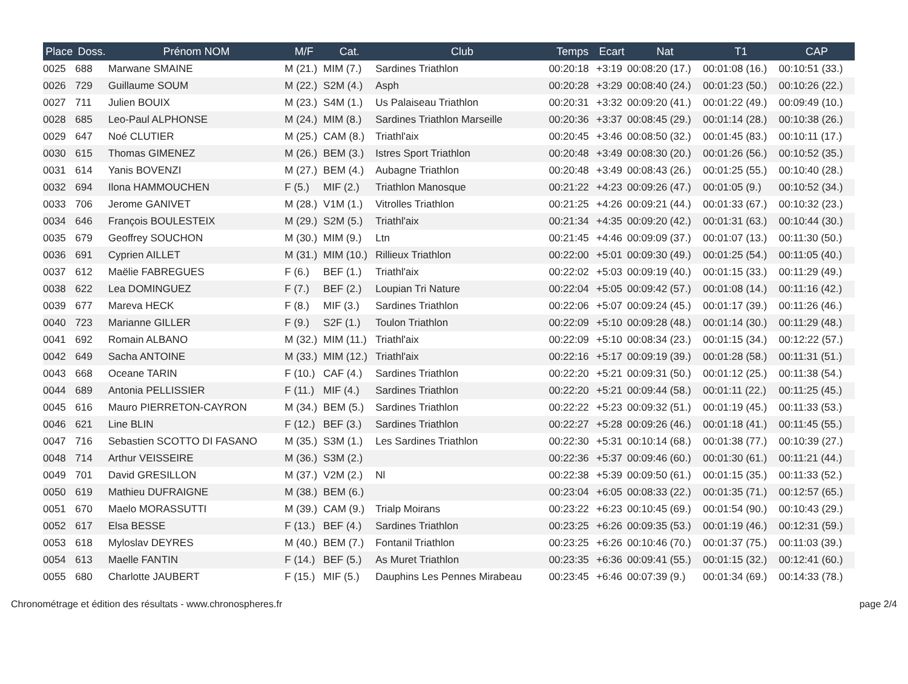| Place | Doss. | Prénom NOM | M/F | Cat. | Club | Temps | Ecart | Nat | T1 | CAP |
| --- | --- | --- | --- | --- | --- | --- | --- | --- | --- | --- |
| 0025 | 688 | Marwane SMAINE | M (21.) | MIM (7.) | Sardines Triathlon | 00:20:18 | +3:19 | 00:08:20 (17.) | 00:01:08 (16.) | 00:10:51 (33.) |
| 0026 | 729 | Guillaume SOUM | M (22.) | S2M (4.) | Asph | 00:20:28 | +3:29 | 00:08:40 (24.) | 00:01:23 (50.) | 00:10:26 (22.) |
| 0027 | 711 | Julien BOUIX | M (23.) | S4M (1.) | Us Palaiseau Triathlon | 00:20:31 | +3:32 | 00:09:20 (41.) | 00:01:22 (49.) | 00:09:49 (10.) |
| 0028 | 685 | Leo-Paul ALPHONSE | M (24.) | MIM (8.) | Sardines Triathlon Marseille | 00:20:36 | +3:37 | 00:08:45 (29.) | 00:01:14 (28.) | 00:10:38 (26.) |
| 0029 | 647 | Noé CLUTIER | M (25.) | CAM (8.) | Triathl'aix | 00:20:45 | +3:46 | 00:08:50 (32.) | 00:01:45 (83.) | 00:10:11 (17.) |
| 0030 | 615 | Thomas GIMENEZ | M (26.) | BEM (3.) | Istres Sport Triathlon | 00:20:48 | +3:49 | 00:08:30 (20.) | 00:01:26 (56.) | 00:10:52 (35.) |
| 0031 | 614 | Yanis BOVENZI | M (27.) | BEM (4.) | Aubagne Triathlon | 00:20:48 | +3:49 | 00:08:43 (26.) | 00:01:25 (55.) | 00:10:40 (28.) |
| 0032 | 694 | Ilona HAMMOUCHEN | F (5.) | MIF (2.) | Triathlon Manosque | 00:21:22 | +4:23 | 00:09:26 (47.) | 00:01:05 (9.) | 00:10:52 (34.) |
| 0033 | 706 | Jerome GANIVET | M (28.) | V1M (1.) | Vitrolles Triathlon | 00:21:25 | +4:26 | 00:09:21 (44.) | 00:01:33 (67.) | 00:10:32 (23.) |
| 0034 | 646 | François BOULESTEIX | M (29.) | S2M (5.) | Triathl'aix | 00:21:34 | +4:35 | 00:09:20 (42.) | 00:01:31 (63.) | 00:10:44 (30.) |
| 0035 | 679 | Geoffrey SOUCHON | M (30.) | MIM (9.) | Ltn | 00:21:45 | +4:46 | 00:09:09 (37.) | 00:01:07 (13.) | 00:11:30 (50.) |
| 0036 | 691 | Cyprien AILLET | M (31.) | MIM (10.) | Rillieux Triathlon | 00:22:00 | +5:01 | 00:09:30 (49.) | 00:01:25 (54.) | 00:11:05 (40.) |
| 0037 | 612 | Maëlie FABREGUES | F (6.) | BEF (1.) | Triathl'aix | 00:22:02 | +5:03 | 00:09:19 (40.) | 00:01:15 (33.) | 00:11:29 (49.) |
| 0038 | 622 | Lea DOMINGUEZ | F (7.) | BEF (2.) | Loupian Tri Nature | 00:22:04 | +5:05 | 00:09:42 (57.) | 00:01:08 (14.) | 00:11:16 (42.) |
| 0039 | 677 | Mareva HECK | F (8.) | MIF (3.) | Sardines Triathlon | 00:22:06 | +5:07 | 00:09:24 (45.) | 00:01:17 (39.) | 00:11:26 (46.) |
| 0040 | 723 | Marianne GILLER | F (9.) | S2F (1.) | Toulon Triathlon | 00:22:09 | +5:10 | 00:09:28 (48.) | 00:01:14 (30.) | 00:11:29 (48.) |
| 0041 | 692 | Romain ALBANO | M (32.) | MIM (11.) | Triathl'aix | 00:22:09 | +5:10 | 00:08:34 (23.) | 00:01:15 (34.) | 00:12:22 (57.) |
| 0042 | 649 | Sacha ANTOINE | M (33.) | MIM (12.) | Triathl'aix | 00:22:16 | +5:17 | 00:09:19 (39.) | 00:01:28 (58.) | 00:11:31 (51.) |
| 0043 | 668 | Oceane TARIN | F (10.) | CAF (4.) | Sardines Triathlon | 00:22:20 | +5:21 | 00:09:31 (50.) | 00:01:12 (25.) | 00:11:38 (54.) |
| 0044 | 689 | Antonia PELLISSIER | F (11.) | MIF (4.) | Sardines Triathlon | 00:22:20 | +5:21 | 00:09:44 (58.) | 00:01:11 (22.) | 00:11:25 (45.) |
| 0045 | 616 | Mauro PIERRETON-CAYRON | M (34.) | BEM (5.) | Sardines Triathlon | 00:22:22 | +5:23 | 00:09:32 (51.) | 00:01:19 (45.) | 00:11:33 (53.) |
| 0046 | 621 | Line BLIN | F (12.) | BEF (3.) | Sardines Triathlon | 00:22:27 | +5:28 | 00:09:26 (46.) | 00:01:18 (41.) | 00:11:45 (55.) |
| 0047 | 716 | Sebastien SCOTTO DI FASANO | M (35.) | S3M (1.) | Les Sardines Triathlon | 00:22:30 | +5:31 | 00:10:14 (68.) | 00:01:38 (77.) | 00:10:39 (27.) |
| 0048 | 714 | Arthur VEISSEIRE | M (36.) | S3M (2.) | | 00:22:36 | +5:37 | 00:09:46 (60.) | 00:01:30 (61.) | 00:11:21 (44.) |
| 0049 | 701 | David GRESILLON | M (37.) | V2M (2.) | Nl | 00:22:38 | +5:39 | 00:09:50 (61.) | 00:01:15 (35.) | 00:11:33 (52.) |
| 0050 | 619 | Mathieu DUFRAIGNE | M (38.) | BEM (6.) | | 00:23:04 | +6:05 | 00:08:33 (22.) | 00:01:35 (71.) | 00:12:57 (65.) |
| 0051 | 670 | Maelo MORASSUTTI | M (39.) | CAM (9.) | Trialp Moirans | 00:23:22 | +6:23 | 00:10:45 (69.) | 00:01:54 (90.) | 00:10:43 (29.) |
| 0052 | 617 | Elsa BESSE | F (13.) | BEF (4.) | Sardines Triathlon | 00:23:25 | +6:26 | 00:09:35 (53.) | 00:01:19 (46.) | 00:12:31 (59.) |
| 0053 | 618 | Myloslav DEYRES | M (40.) | BEM (7.) | Fontanil Triathlon | 00:23:25 | +6:26 | 00:10:46 (70.) | 00:01:37 (75.) | 00:11:03 (39.) |
| 0054 | 613 | Maelle FANTIN | F (14.) | BEF (5.) | As Muret Triathlon | 00:23:35 | +6:36 | 00:09:41 (55.) | 00:01:15 (32.) | 00:12:41 (60.) |
| 0055 | 680 | Charlotte JAUBERT | F (15.) | MIF (5.) | Dauphins Les Pennes Mirabeau | 00:23:45 | +6:46 | 00:07:39 (9.) | 00:01:34 (69.) | 00:14:33 (78.) |
Chronométrage et édition des résultats - www.chronospheres.fr page 2/4